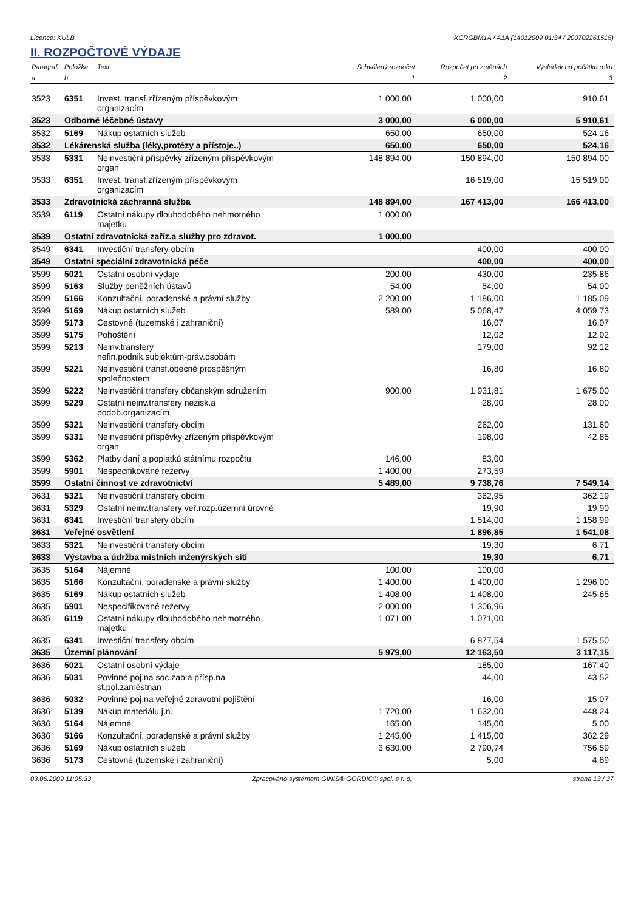Licence: KULB XCRGBM1A / A1A (14012009 01:34 / 200702261515)
II. ROZPOČTOVÉ VÝDAJE
| Paragraf | Položka | Text | Schválený rozpočet | Rozpočet po změnách | Výsledek od počátku roku |
| --- | --- | --- | --- | --- | --- |
| a | b | | 1 | 2 | 3 |
| 3523 | 6351 | Invest. transf.zřízeným příspěvkovým organizacím | 1 000,00 | 1 000,00 | 910,61 |
| 3523 | Odborné léčebné ústavy | | 3 000,00 | 6 000,00 | 5 910,61 |
| 3532 | 5169 | Nákup ostatních služeb | 650,00 | 650,00 | 524,16 |
| 3532 | Lékárenská služba (léky,protézy a přístoje..) | | 650,00 | 650,00 | 524,16 |
| 3533 | 5331 | Neinvestiční příspěvky zřízeným příspěvkovým organ | 148 894,00 | 150 894,00 | 150 894,00 |
| 3533 | 6351 | Invest. transf.zřízeným příspěvkovým organizacím | | 16 519,00 | 15 519,00 |
| 3533 | Zdravotnická záchranná služba | | 148 894,00 | 167 413,00 | 166 413,00 |
| 3539 | 6119 | Ostatní nákupy dlouhodobého nehmotného majetku | 1 000,00 | | |
| 3539 | Ostatní zdravotnická zaříz.a služby pro zdravot. | | 1 000,00 | | |
| 3549 | 6341 | Investiční transfery obcím | | 400,00 | 400,00 |
| 3549 | Ostatní speciální zdravotnická péče | | | 400,00 | 400,00 |
| 3599 | 5021 | Ostatní osobní výdaje | 200,00 | 430,00 | 235,86 |
| 3599 | 5163 | Služby peněžních ústavů | 54,00 | 54,00 | 54,00 |
| 3599 | 5166 | Konzultační, poradenské a právní služby | 2 200,00 | 1 186,00 | 1 185,09 |
| 3599 | 5169 | Nákup ostatních služeb | 589,00 | 5 068,47 | 4 059,73 |
| 3599 | 5173 | Cestovné (tuzemské i zahraniční) | | 16,07 | 16,07 |
| 3599 | 5175 | Pohoštění | | 12,02 | 12,02 |
| 3599 | 5213 | Neinv.transfery nefin.podnik.subjektům-práv.osobám | | 179,00 | 92,12 |
| 3599 | 5221 | Neinvestiční transf.obecně prospěšným společnostem | | 16,80 | 16,80 |
| 3599 | 5222 | Neinvestiční transfery občanským sdružením | 900,00 | 1 931,81 | 1 675,00 |
| 3599 | 5229 | Ostatní neinv.transfery nezisk.a podob.organizacím | | 28,00 | 28,00 |
| 3599 | 5321 | Neinvestiční transfery obcím | | 262,00 | 131,60 |
| 3599 | 5331 | Neinvestiční příspěvky zřízeným příspěvkovým organ | | 198,00 | 42,85 |
| 3599 | 5362 | Platby daní a poplatků státnímu rozpočtu | 146,00 | 83,00 | |
| 3599 | 5901 | Nespecifikované rezervy | 1 400,00 | 273,59 | |
| 3599 | Ostatní činnost ve zdravotnictví | | 5 489,00 | 9 738,76 | 7 549,14 |
| 3631 | 5321 | Neinvestiční transfery obcím | | 362,95 | 362,19 |
| 3631 | 5329 | Ostatní neinv.transfery veř.rozp.územní úrovně | | 19,90 | 19,90 |
| 3631 | 6341 | Investiční transfery obcím | | 1 514,00 | 1 158,99 |
| 3631 | Veřejné osvětlení | | | 1 896,85 | 1 541,08 |
| 3633 | 5321 | Neinvestiční transfery obcím | | 19,30 | 6,71 |
| 3633 | Výstavba a údržba místních inženýrských sítí | | | 19,30 | 6,71 |
| 3635 | 5164 | Nájemné | 100,00 | 100,00 | |
| 3635 | 5166 | Konzultační, poradenské a právní služby | 1 400,00 | 1 400,00 | 1 296,00 |
| 3635 | 5169 | Nákup ostatních služeb | 1 408,00 | 1 408,00 | 245,65 |
| 3635 | 5901 | Nespecifikované rezervy | 2 000,00 | 1 306,96 | |
| 3635 | 6119 | Ostatní nákupy dlouhodobého nehmotného majetku | 1 071,00 | 1 071,00 | |
| 3635 | 6341 | Investiční transfery obcím | | 6 877,54 | 1 575,50 |
| 3635 | Územní plánování | | 5 979,00 | 12 163,50 | 3 117,15 |
| 3636 | 5021 | Ostatní osobní výdaje | | 185,00 | 167,40 |
| 3636 | 5031 | Povinné poj.na soc.zab.a přísp.na st.pol.zaměstnan | | 44,00 | 43,52 |
| 3636 | 5032 | Povinné poj.na veřejné zdravotní pojištění | | 16,00 | 15,07 |
| 3636 | 5139 | Nákup materiálu j.n. | 1 720,00 | 1 632,00 | 448,24 |
| 3636 | 5164 | Nájemné | 165,00 | 145,00 | 5,00 |
| 3636 | 5166 | Konzultační, poradenské a právní služby | 1 245,00 | 1 415,00 | 362,29 |
| 3636 | 5169 | Nákup ostatních služeb | 3 630,00 | 2 790,74 | 756,59 |
| 3636 | 5173 | Cestovné (tuzemské i zahraniční) | | 5,00 | 4,89 |
03.06.2009 11:05:33 Zpracováno systémem GINIS® GORDIC® spol. s r. o. strana 13 / 37